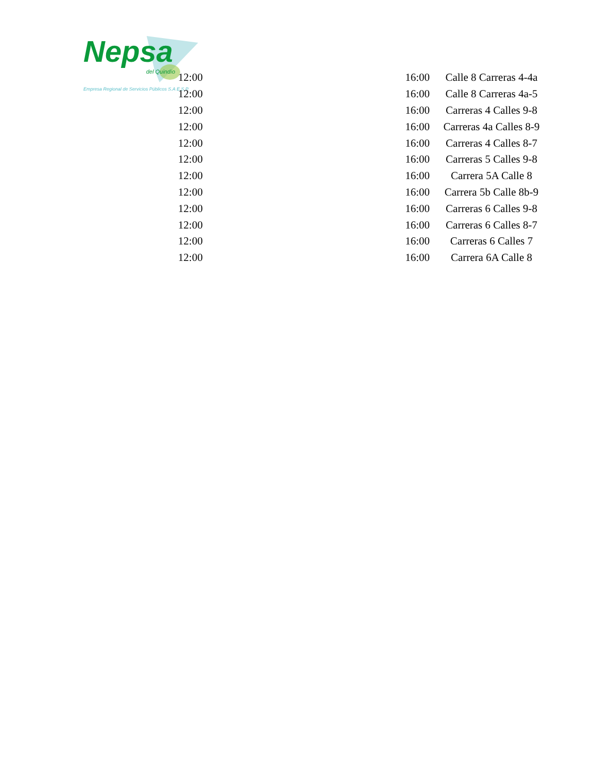Nepsa
del Quindío
Empresa Regional de Servicios Públicos S.A E.S.P.
| 12:00 | 16:00 | Calle 8 Carreras 4-4a |
| 12:00 | 16:00 | Calle 8 Carreras 4a-5 |
| 12:00 | 16:00 | Carreras 4 Calles 9-8 |
| 12:00 | 16:00 | Carreras 4a Calles 8-9 |
| 12:00 | 16:00 | Carreras 4 Calles 8-7 |
| 12:00 | 16:00 | Carreras 5 Calles 9-8 |
| 12:00 | 16:00 | Carrera 5A Calle 8 |
| 12:00 | 16:00 | Carrera 5b Calle 8b-9 |
| 12:00 | 16:00 | Carreras 6 Calles 9-8 |
| 12:00 | 16:00 | Carreras 6 Calles 8-7 |
| 12:00 | 16:00 | Carreras 6 Calles 7 |
| 12:00 | 16:00 | Carrera 6A Calle 8 |